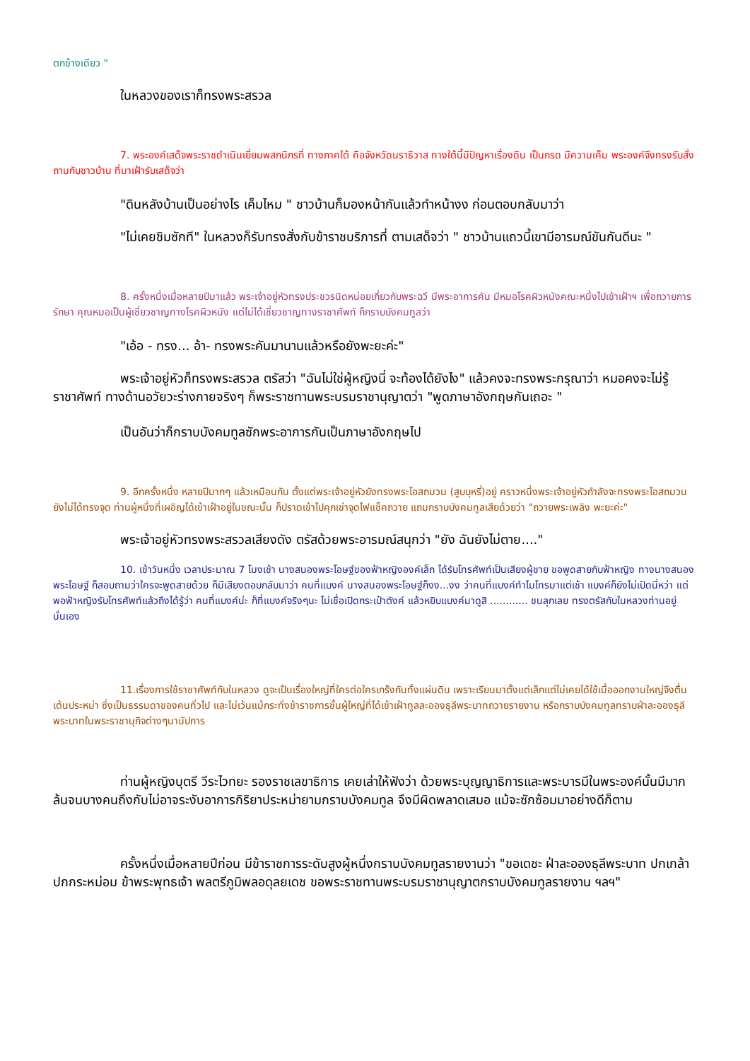ตกข้างเดียว "
ในหลวงของเราก็ทรงพระสรวล
7. พระองค์เสด็จพระราชดำเนินเยี่ยมพสกนิกรที่ ทางภาคใต้ คือจังหวัดนราธิวาส ทางใต้นี้มีปัญหาเรื่องดิน เป็นกรด มีความเค็ม พระองค์จึงทรงรับสั่งถามกับชาวบ้าน ที่มาเฝ้ารับเสด็จว่า
"ดินหลังบ้านเป็นอย่างไร เค็มไหม " ชาวบ้านก็มองหน้ากันแล้วทำหน้างง ก่อนตอบกลับมาว่า
"ไม่เคยชิมซักที" ในหลวงก็รับทรงสั่งกับข้าราชบริภารที่ ตามเสด็จว่า " ชาวบ้านแถวนี้เขามีอารมณ์ขันกันดีนะ "
8. ครั้งหนึ่งเมื่อหลายปีมาแล้ว พระเจ้าอยู่หัวทรงประชวรนิดหน่อยเกี่ยวกับพระฉวี มีพระอาการคัน มีหมอโรคผิวหนังคณะหนึ่งไปเข้าเฝ้าฯ เพื่อถวายการรักษา คุณหมอเป็นผู้เชี่ยวชาญทางโรคผิวหนัง แต่ไม่ได้เชี่ยวชาญทางราชาศัพท์ ก็กราบบังคมทูลว่า
"เอ้อ - ทรง... อ้า- ทรงพระคันมานานแล้วหรือยังพะยะค่ะ"
พระเจ้าอยู่หัวก็ทรงพระสรวล ตรัสว่า "ฉันไม่ใช่ผู้หญิงนี่ จะท้องได้ยังไง" แล้วคงจะทรงพระกรุณาว่า หมอคงจะไม่รู้ราชาศัพท์ ทางด้านอวัยวะร่างกายจริงๆ ก็พระราชทานพระบรมราชานุญาตว่า "พูดภาษาอังกฤษกันเถอะ "
เป็นอันว่าก็กราบบังคมทูลซักพระอาการกันเป็นภาษาอังกฤษไป
9. อีกครั้งหนึ่ง หลายปีมากๆ แล้วเหมือนกัน ตั้งแต่พระเจ้าอยู่หัวยังทรงพระโอสถมวน (สูบบุหรี่)อยู่ คราวหนึ่งพระเจ้าอยู่หัวกำลังจะทรงพระโอสถมวน ยังไม่ได้ทรงจุด ท่านผู้หนึ่งที่เผอิญได้เข้าเฝ้าอยู่ในขณะนั้น ก็ปราดเข้าไปคุกเข่าจุดไฟแช็คถวาย แถมกราบบังคมทูลเสียด้วยว่า "ถวายพระเพลิง พะยะค่ะ"
พระเจ้าอยู่หัวทรงพระสรวลเสียงดัง ตรัสด้วยพระอารมณ์สนุกว่า "ยัง ฉันยังไม่ตาย...."
10. เช้าวันหนึ่ง เวลาประมาณ 7 โมงเช้า นางสนองพระโอษฐ์ของฟ้าหญิงองค์เล็ก ได้รับโทรศัพท์เป็นเสียงผู้ชาย ขอพูดสายกับฟ้าหญิง ทางนางสนองพระโอษฐ์ ก็สอบถามว่าใครจะพูดสายด้วย ก็มีเสียงตอบกลับมาว่า คนที่แบงค์ นางสนองพระโอษฐ์ก็งง...งง ว่าคนที่แบงค์ทำไมโทรมาแต่เช้า แบงค์ก็ยังไม่เปิดนี่หว่า แต่พอฟ้าหญิงรับโทรศัพท์แล้วถึงได้รู้ว่า คนที่แบงค์น่ะ ก็ที่แบงค์จริงๆนะ ไม่เชื่อเปิดกระเป๋าตังค์ แล้วหยิบแบงค์มาดูสิ ............ ขนลุกเลย ทรงตรัสกับในหลวงท่านอยู่นั่นเอง
11.เรื่องการใช้ราชาศัพท์กับในหลวง ดูจะเป็นเรื่องใหญ่ที่ใครต่อใครเกร็งกันทั้งแผ่นดิน เพราะเรียนมาตั้งแต่เล็กแต่ไม่เคยได้ใช้เมื่อออกงานใหญ่จึงตื่นเต้นประหม่า ซึ่งเป็นธรรมดาของคนทั่วไป และไม่เว้นแม้กระทั่งข้าราชการชั้นผู้ใหญ่ที่ได้เข้าเฝ้าทูลละอองธุลีพระบาทถวายรายงาน หรือกราบบังคมทูลทราบฝ่าละอองธุลีพระบาทในพระราชานุกิจต่างๆนานัปการ
ท่านผู้หญิงบุตรี วีระไวทยะ รองราชเลขาธิการ เคยเล่าให้ฟังว่า ด้วยพระบุญญาธิการและพระบารมีในพระองค์นั้นมีมากล้นจนบางคนถึงกับไม่อาจระงับอาการกิริยาประหม่ายามกราบบังคมทูล จึงมีผิดพลาดเสมอ แม้จะซักซ้อมมาอย่างดีก็ตาม
ครั้งหนึ่งเมื่อหลายปีก่อน มีข้าราชการระดับสูงผู้หนึ่งกราบบังคมทูลรายงานว่า "ขอเดชะ ฝ่าละอองธุลีพระบาท ปกเกล้าปกกระหม่อม ข้าพระพุทธเจ้า พลตรีภูมิพลอดุลยเดช ขอพระราชทานพระบรมราชานุญาตกราบบังคมทูลรายงาน ฯลฯ"